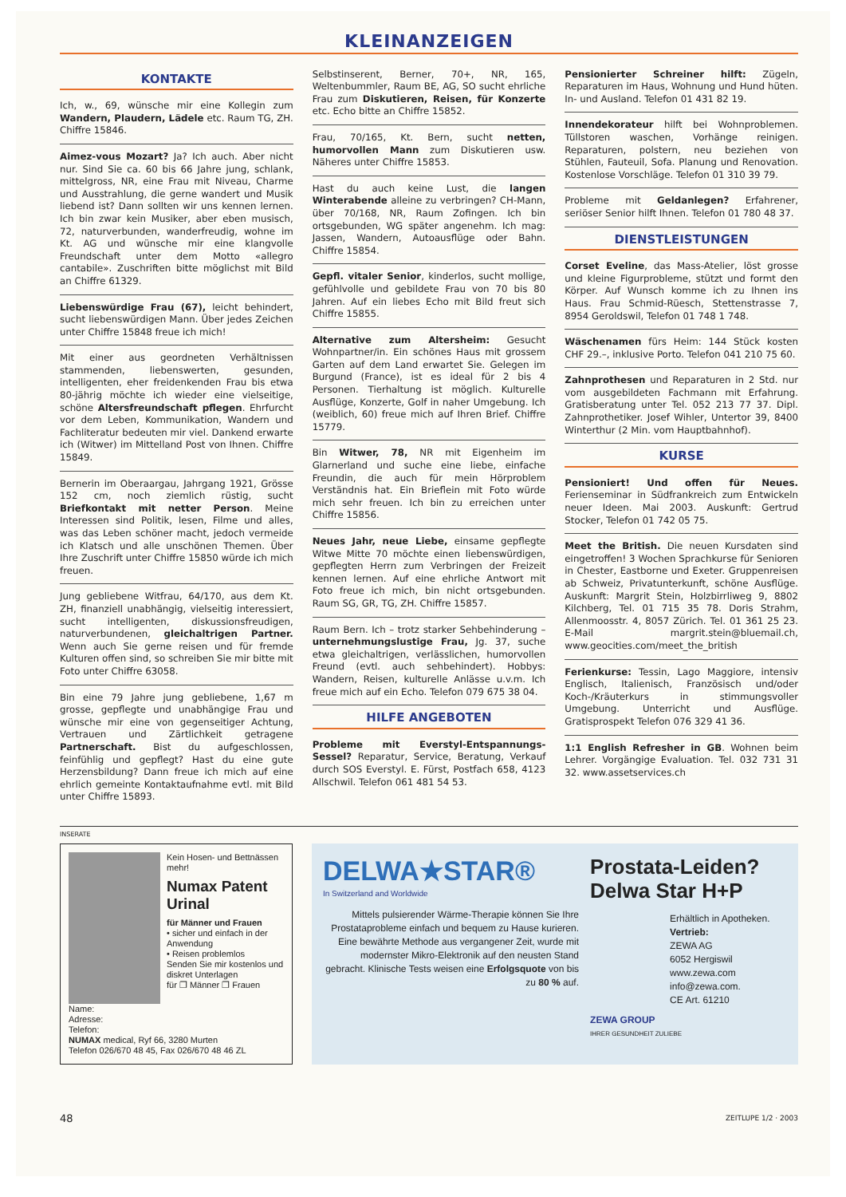KLEINANZEIGEN
KONTAKTE
Ich, w., 69, wünsche mir eine Kollegin zum Wandern, Plaudern, Lädele etc. Raum TG, ZH. Chiffre 15846.
Aimez-vous Mozart? Ja? Ich auch. Aber nicht nur. Sind Sie ca. 60 bis 66 Jahre jung, schlank, mittelgross, NR, eine Frau mit Niveau, Charme und Ausstrahlung, die gerne wandert und Musik liebend ist? Dann sollten wir uns kennen lernen. Ich bin zwar kein Musiker, aber eben musisch, 72, naturverbunden, wanderfreudig, wohne im Kt. AG und wünsche mir eine klangvolle Freundschaft unter dem Motto «allegro cantabile». Zuschriften bitte möglichst mit Bild an Chiffre 61329.
Liebenswürdige Frau (67), leicht behindert, sucht liebenswürdigen Mann. Über jedes Zeichen unter Chiffre 15848 freue ich mich!
Mit einer aus geordneten Verhältnissen stammenden, liebenswerten, gesunden, intelligenten, eher freidenkenden Frau bis etwa 80-jährig möchte ich wieder eine vielseitige, schöne Altersfreundschaft pflegen. Ehrfurcht vor dem Leben, Kommunikation, Wandern und Fachliteratur bedeuten mir viel. Dankend erwarte ich (Witwer) im Mittelland Post von Ihnen. Chiffre 15849.
Bernerin im Oberaargau, Jahrgang 1921, Grösse 152 cm, noch ziemlich rüstig, sucht Briefkontakt mit netter Person. Meine Interessen sind Politik, lesen, Filme und alles, was das Leben schöner macht, jedoch vermeide ich Klatsch und alle unschönen Themen. Über Ihre Zuschrift unter Chiffre 15850 würde ich mich freuen.
Jung gebliebene Witfrau, 64/170, aus dem Kt. ZH, finanziell unabhängig, vielseitig interessiert, sucht intelligenten, diskussionsfreudigen, naturverbundenen, gleichaltrigen Partner. Wenn auch Sie gerne reisen und für fremde Kulturen offen sind, so schreiben Sie mir bitte mit Foto unter Chiffre 63058.
Bin eine 79 Jahre jung gebliebene, 1,67 m grosse, gepflegte und unabhängige Frau und wünsche mir eine von gegenseitiger Achtung, Vertrauen und Zärtlichkeit getragene Partnerschaft. Bist du aufgeschlossen, feinfühlig und gepflegt? Hast du eine gute Herzensbildung? Dann freue ich mich auf eine ehrlich gemeinte Kontaktaufnahme evtl. mit Bild unter Chiffre 15893.
Selbstinserent, Berner, 70+, NR, 165, Weltenbummler, Raum BE, AG, SO sucht ehrliche Frau zum Diskutieren, Reisen, für Konzerte etc. Echo bitte an Chiffre 15852.
Frau, 70/165, Kt. Bern, sucht netten, humorvollen Mann zum Diskutieren usw. Näheres unter Chiffre 15853.
Hast du auch keine Lust, die langen Winterabende alleine zu verbringen? CH-Mann, über 70/168, NR, Raum Zofingen. Ich bin ortsgebunden, WG später angenehm. Ich mag: Jassen, Wandern, Autoausflüge oder Bahn. Chiffre 15854.
Gepfl. vitaler Senior, kinderlos, sucht mollige, gefühlvolle und gebildete Frau von 70 bis 80 Jahren. Auf ein liebes Echo mit Bild freut sich Chiffre 15855.
Alternative zum Altersheim: Gesucht Wohnpartner/in. Ein schönes Haus mit grossem Garten auf dem Land erwartet Sie. Gelegen im Burgund (France), ist es ideal für 2 bis 4 Personen. Tierhaltung ist möglich. Kulturelle Ausflüge, Konzerte, Golf in naher Umgebung. Ich (weiblich, 60) freue mich auf Ihren Brief. Chiffre 15779.
Bin Witwer, 78, NR mit Eigenheim im Glarnerland und suche eine liebe, einfache Freundin, die auch für mein Hörproblem Verständnis hat. Ein Brieflein mit Foto würde mich sehr freuen. Ich bin zu erreichen unter Chiffre 15856.
Neues Jahr, neue Liebe, einsame gepflegte Witwe Mitte 70 möchte einen liebenswürdigen, gepflegten Herrn zum Verbringen der Freizeit kennen lernen. Auf eine ehrliche Antwort mit Foto freue ich mich, bin nicht ortsgebunden. Raum SG, GR, TG, ZH. Chiffre 15857.
Raum Bern. Ich – trotz starker Sehbehinderung – unternehmungslustige Frau, Jg. 37, suche etwa gleichaltrigen, verlässlichen, humorvollen Freund (evtl. auch sehbehindert). Hobbys: Wandern, Reisen, kulturelle Anlässe u.v.m. Ich freue mich auf ein Echo. Telefon 079 675 38 04.
HILFE ANGEBOTEN
Probleme mit Everstyl-Entspannungs-Sessel? Reparatur, Service, Beratung, Verkauf durch SOS Everstyl. E. Fürst, Postfach 658, 4123 Allschwil. Telefon 061 481 54 53.
Pensionierter Schreiner hilft: Zügeln, Reparaturen im Haus, Wohnung und Hund hüten. In- und Ausland. Telefon 01 431 82 19.
Innendekorateur hilft bei Wohnproblemen. Tüllstoren waschen, Vorhänge reinigen. Reparaturen, polstern, neu beziehen von Stühlen, Fauteuil, Sofa. Planung und Renovation. Kostenlose Vorschläge. Telefon 01 310 39 79.
Probleme mit Geldanlegen? Erfahrener, seriöser Senior hilft Ihnen. Telefon 01 780 48 37.
DIENSTLEISTUNGEN
Corset Eveline, das Mass-Atelier, löst grosse und kleine Figurprobleme, stützt und formt den Körper. Auf Wunsch komme ich zu Ihnen ins Haus. Frau Schmid-Rüesch, Stettenstrasse 7, 8954 Geroldswil, Telefon 01 748 1 748.
Wäschenamen fürs Heim: 144 Stück kosten CHF 29.–, inklusive Porto. Telefon 041 210 75 60.
Zahnprothesen und Reparaturen in 2 Std. nur vom ausgebildeten Fachmann mit Erfahrung. Gratisberatung unter Tel. 052 213 77 37. Dipl. Zahnprothetiker. Josef Wihler, Untertor 39, 8400 Winterthur (2 Min. vom Hauptbahnhof).
KURSE
Pensioniert! Und offen für Neues. Ferienseminar in Südfrankreich zum Entwickeln neuer Ideen. Mai 2003. Auskunft: Gertrud Stocker, Telefon 01 742 05 75.
Meet the British. Die neuen Kursdaten sind eingetroffen! 3 Wochen Sprachkurse für Senioren in Chester, Eastborne und Exeter. Gruppenreisen ab Schweiz, Privatunterkunft, schöne Ausflüge. Auskunft: Margrit Stein, Holzbirrliweg 9, 8802 Kilchberg, Tel. 01 715 35 78. Doris Strahm, Allenmoosstr. 4, 8057 Zürich. Tel. 01 361 25 23. E-Mail margrit.stein@bluemail.ch, www.geocities.com/meet_the_british
Ferienkurse: Tessin, Lago Maggiore, intensiv Englisch, Italienisch, Französisch und/oder Koch-/Kräuterkurs in stimmungsvoller Umgebung. Unterricht und Ausflüge. Gratisprospekt Telefon 076 329 41 36.
1:1 English Refresher in GB. Wohnen beim Lehrer. Vorgängige Evaluation. Tel. 032 731 31 32. www.assetservices.ch
INSERATE
Kein Hosen- und Bettnässen mehr!
Numax Patent Urinal
für Männer und Frauen
• sicher und einfach in der Anwendung
• Reisen problemlos
Senden Sie mir kostenlos und diskret Unterlagen
für ❐ Männer ❐ Frauen
Name:
Adresse:
Telefon:
NUMAX medical, Ryf 66, 3280 Murten
Telefon 026/670 48 45, Fax 026/670 48 46 ZL
DELWA★STAR®
In Switzerland and Worldwide
Mittels pulsierender Wärme-Therapie können Sie Ihre Prostataprobleme einfach und bequem zu Hause kurieren. Eine bewährte Methode aus vergangener Zeit, wurde mit modernster Mikro-Elektronik auf den neusten Stand gebracht. Klinische Tests weisen eine Erfolgsquote von bis zu 80 % auf.
Prostata-Leiden? Delwa Star H+P
Erhältlich in Apotheken.
Vertrieb:
ZEWA AG
6052 Hergiswil
www.zewa.com
info@zewa.com.
CE Art. 61210
ZEWA GROUP
IHRER GESUNDHEIT ZULIEBE
48 ZEITLUPE 1/2 · 2003